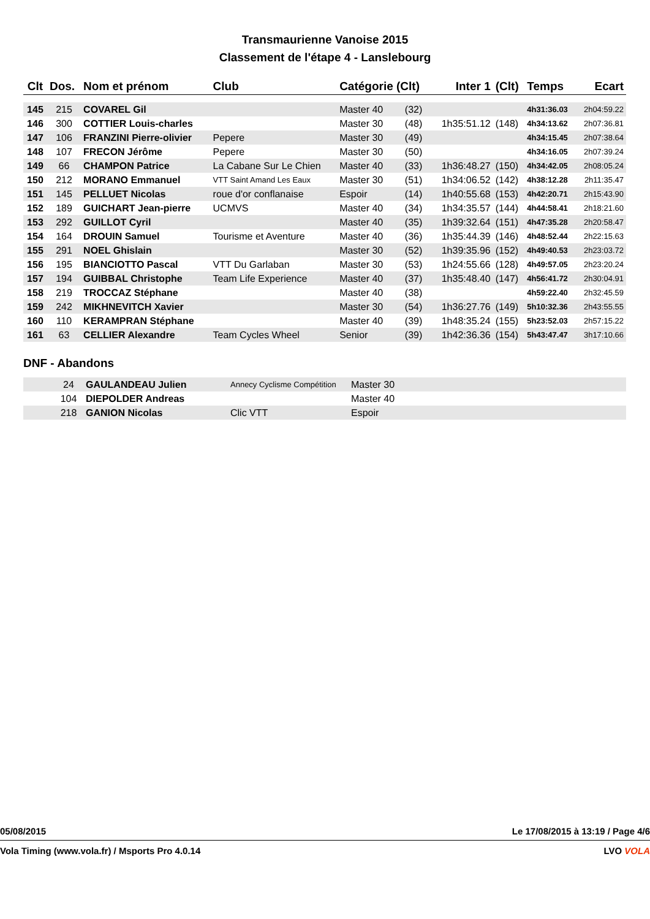Transmaurienne Vanoise 2015
Classement de l'étape 4 - Lanslebourg
| Clt | Dos. | Nom et prénom | Club | Catégorie (Clt) | | Inter 1 | (Clt) | Temps | Ecart |
| --- | --- | --- | --- | --- | --- | --- | --- | --- | --- |
| 145 | 215 | COVAREL Gil | | Master 40 | (32) | | | 4h31:36.03 | 2h04:59.22 |
| 146 | 300 | COTTIER Louis-charles | | Master 30 | (48) | 1h35:51.12 | (148) | 4h34:13.62 | 2h07:36.81 |
| 147 | 106 | FRANZINI Pierre-olivier | Pepere | Master 30 | (49) | | | 4h34:15.45 | 2h07:38.64 |
| 148 | 107 | FRECON Jérôme | Pepere | Master 30 | (50) | | | 4h34:16.05 | 2h07:39.24 |
| 149 | 66 | CHAMPON Patrice | La Cabane Sur Le Chien | Master 40 | (33) | 1h36:48.27 | (150) | 4h34:42.05 | 2h08:05.24 |
| 150 | 212 | MORANO Emmanuel | VTT Saint Amand Les Eaux | Master 30 | (51) | 1h34:06.52 | (142) | 4h38:12.28 | 2h11:35.47 |
| 151 | 145 | PELLUET Nicolas | roue d'or conflanaise | Espoir | (14) | 1h40:55.68 | (153) | 4h42:20.71 | 2h15:43.90 |
| 152 | 189 | GUICHART Jean-pierre | UCMVS | Master 40 | (34) | 1h34:35.57 | (144) | 4h44:58.41 | 2h18:21.60 |
| 153 | 292 | GUILLOT Cyril | | Master 40 | (35) | 1h39:32.64 | (151) | 4h47:35.28 | 2h20:58.47 |
| 154 | 164 | DROUIN Samuel | Tourisme et Aventure | Master 40 | (36) | 1h35:44.39 | (146) | 4h48:52.44 | 2h22:15.63 |
| 155 | 291 | NOEL Ghislain | | Master 30 | (52) | 1h39:35.96 | (152) | 4h49:40.53 | 2h23:03.72 |
| 156 | 195 | BIANCIOTTO Pascal | VTT Du Garlaban | Master 30 | (53) | 1h24:55.66 | (128) | 4h49:57.05 | 2h23:20.24 |
| 157 | 194 | GUIBBAL Christophe | Team Life Experience | Master 40 | (37) | 1h35:48.40 | (147) | 4h56:41.72 | 2h30:04.91 |
| 158 | 219 | TROCCAZ Stéphane | | Master 40 | (38) | | | 4h59:22.40 | 2h32:45.59 |
| 159 | 242 | MIKHNEVITCH Xavier | | Master 30 | (54) | 1h36:27.76 | (149) | 5h10:32.36 | 2h43:55.55 |
| 160 | 110 | KERAMPRAN Stéphane | | Master 40 | (39) | 1h48:35.24 | (155) | 5h23:52.03 | 2h57:15.22 |
| 161 | 63 | CELLIER Alexandre | Team Cycles Wheel | Senior | (39) | 1h42:36.36 | (154) | 5h43:47.47 | 3h17:10.66 |
DNF - Abandons
| | 24 | GAULANDEAU Julien | Annecy Cyclisme Compétition | Master 30 |
| | 104 | DIEPOLDER Andreas | | Master 40 |
| | 218 | GANION Nicolas | Clic VTT | Espoir |
05/08/2015 Le 17/08/2015 à 13:19 / Page 4/6
Vola Timing (www.vola.fr) / Msports Pro 4.0.14 LVO VOLA